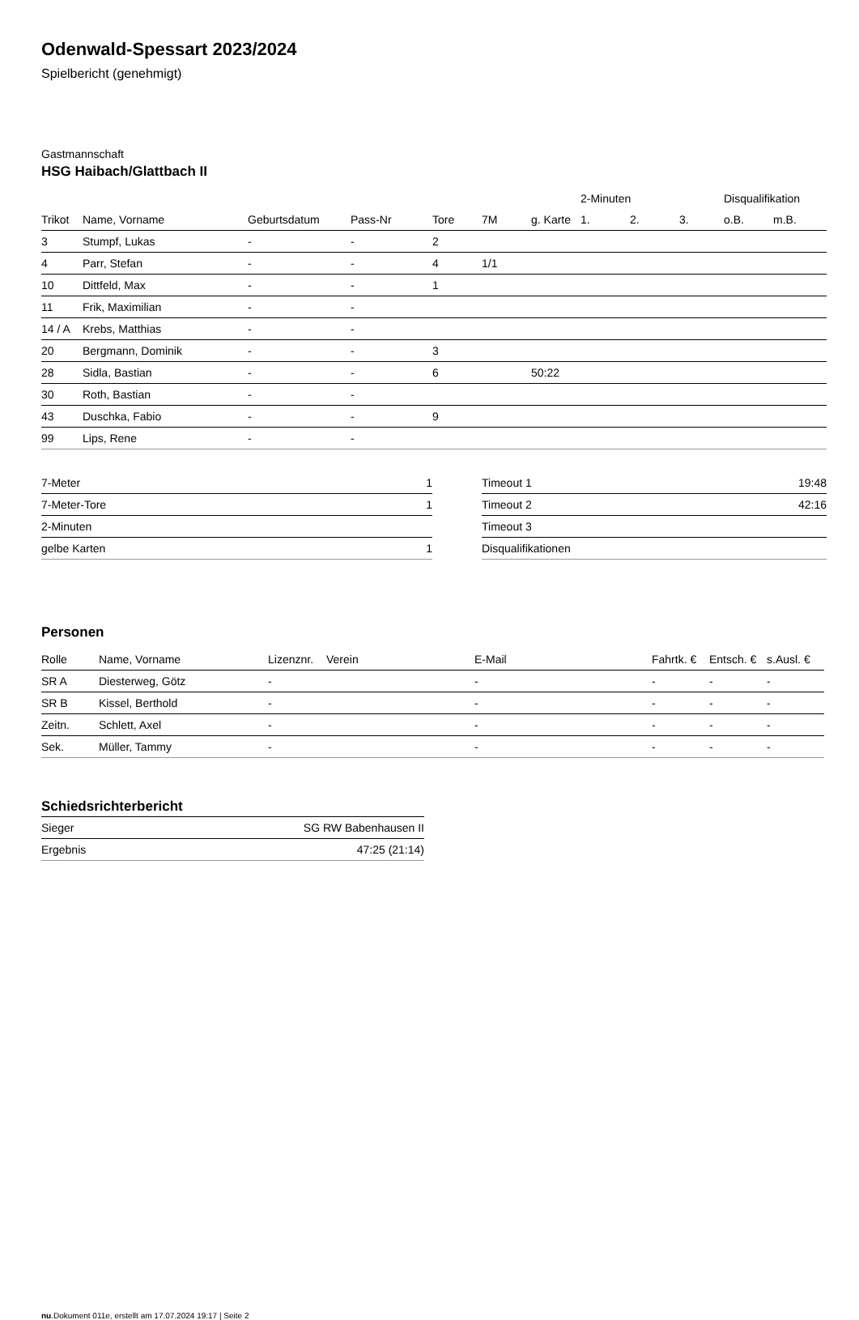Odenwald-Spessart 2023/2024
Spielbericht (genehmigt)
Gastmannschaft
HSG Haibach/Glattbach II
| | | | | | | | 2-Minuten | | | Disqualifikation | |
| --- | --- | --- | --- | --- | --- | --- | --- | --- | --- | --- | --- |
| Trikot | Name, Vorname | Geburtsdatum | Pass-Nr | Tore | 7M | g. Karte | 1. | 2. | 3. | o.B. | m.B. |
| 3 | Stumpf, Lukas | - | - | 2 | | | | | | | |
| 4 | Parr, Stefan | - | - | 4 | 1/1 | | | | | | |
| 10 | Dittfeld, Max | - | - | 1 | | | | | | | |
| 11 | Frik, Maximilian | - | - | | | | | | | | |
| 14 / A | Krebs, Matthias | - | - | | | | | | | | |
| 20 | Bergmann, Dominik | - | - | 3 | | | | | | | |
| 28 | Sidla, Bastian | - | - | 6 | | 50:22 | | | | | |
| 30 | Roth, Bastian | - | - | | | | | | | | |
| 43 | Duschka, Fabio | - | - | 9 | | | | | | | |
| 99 | Lips, Rene | - | - | | | | | | | | |
| 7-Meter | 1 |
| 7-Meter-Tore | 1 |
| 2-Minuten | |
| gelbe Karten | 1 |
| Timeout 1 | 19:48 |
| Timeout 2 | 42:16 |
| Timeout 3 | |
| Disqualifikationen | |
Personen
| Rolle | Name, Vorname | Lizenznr. | Verein | E-Mail | Fahrtk. € | Entsch. € | s.Ausl. € |
| --- | --- | --- | --- | --- | --- | --- | --- |
| SR A | Diesterweg, Götz | - | | - | - | - | - |
| SR B | Kissel, Berthold | - | | - | - | - | - |
| Zeitn. | Schlett, Axel | - | | - | - | - | - |
| Sek. | Müller, Tammy | - | | - | - | - | - |
Schiedsrichterbericht
| Sieger | SG RW Babenhausen II |
| Ergebnis | 47:25 (21:14) |
nu.Dokument 011e, erstellt am 17.07.2024 19:17 | Seite 2